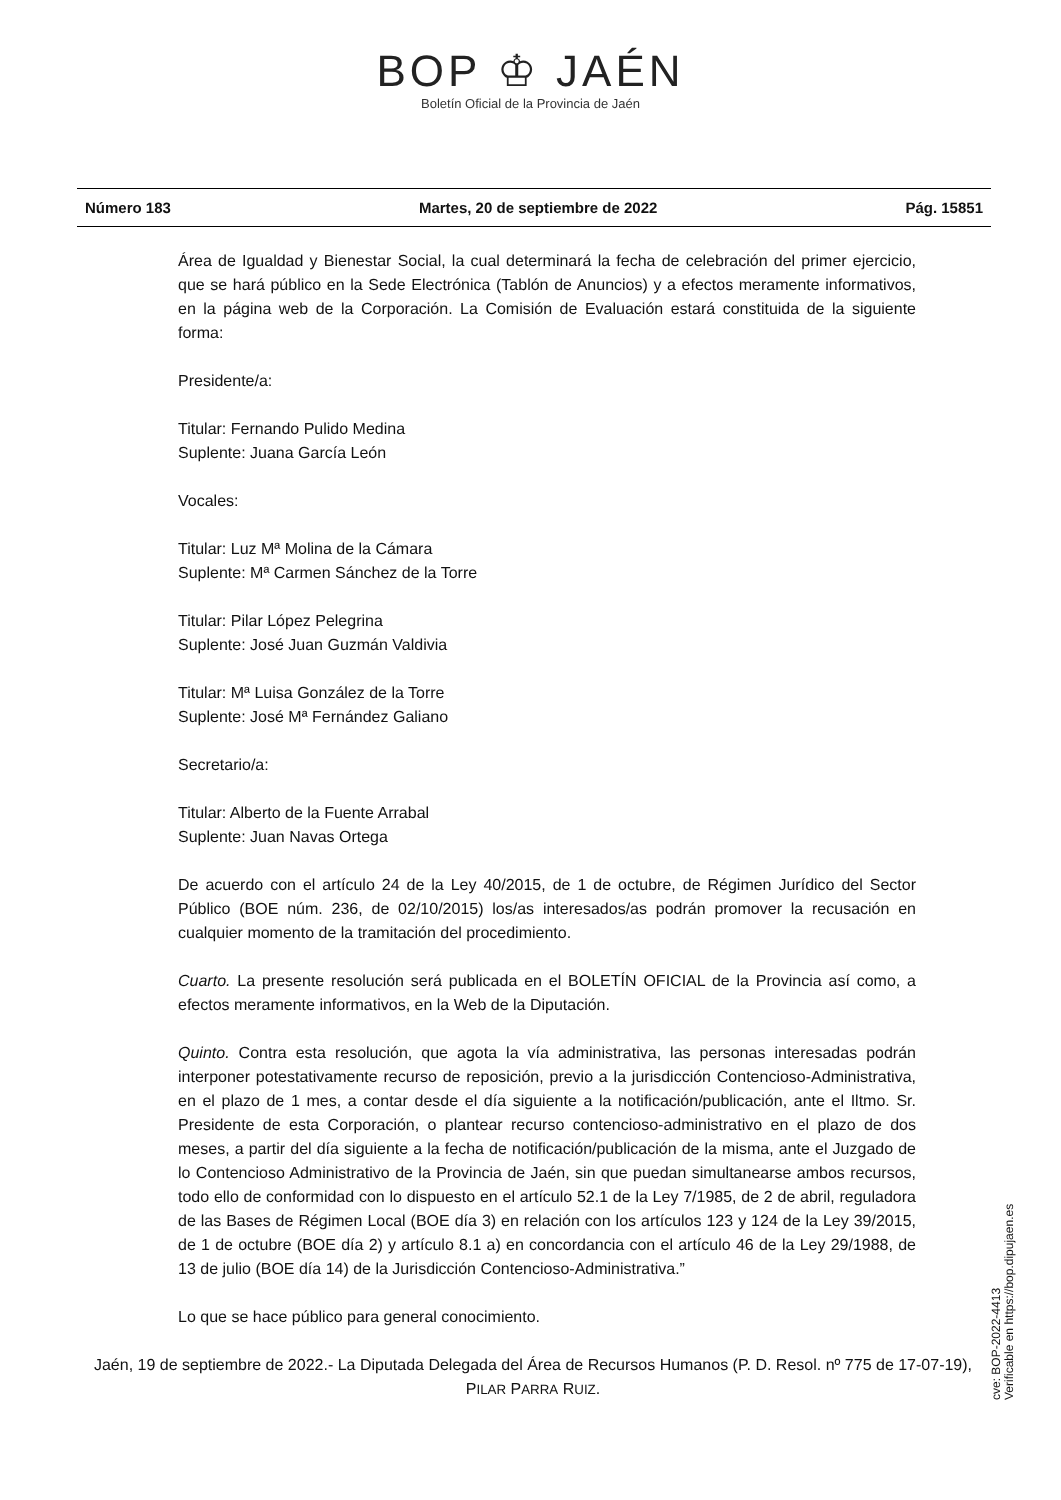BOP ♔ JAÉN
Boletín Oficial de la Provincia de Jaén
Número 183 Martes, 20 de septiembre de 2022 Pág. 15851
Área de Igualdad y Bienestar Social, la cual determinará la fecha de celebración del primer ejercicio, que se hará público en la Sede Electrónica (Tablón de Anuncios) y a efectos meramente informativos, en la página web de la Corporación. La Comisión de Evaluación estará constituida de la siguiente forma:
Presidente/a:
Titular: Fernando Pulido Medina
Suplente: Juana García León
Vocales:
Titular: Luz Mª Molina de la Cámara
Suplente: Mª Carmen Sánchez de la Torre
Titular: Pilar López Pelegrina
Suplente: José Juan Guzmán Valdivia
Titular: Mª Luisa González de la Torre
Suplente: José Mª Fernández Galiano
Secretario/a:
Titular: Alberto de la Fuente Arrabal
Suplente: Juan Navas Ortega
De acuerdo con el artículo 24 de la Ley 40/2015, de 1 de octubre, de Régimen Jurídico del Sector Público (BOE núm. 236, de 02/10/2015) los/as interesados/as podrán promover la recusación en cualquier momento de la tramitación del procedimiento.
Cuarto. La presente resolución será publicada en el BOLETÍN OFICIAL de la Provincia así como, a efectos meramente informativos, en la Web de la Diputación.
Quinto. Contra esta resolución, que agota la vía administrativa, las personas interesadas podrán interponer potestativamente recurso de reposición, previo a la jurisdicción Contencioso-Administrativa, en el plazo de 1 mes, a contar desde el día siguiente a la notificación/publicación, ante el Iltmo. Sr. Presidente de esta Corporación, o plantear recurso contencioso-administrativo en el plazo de dos meses, a partir del día siguiente a la fecha de notificación/publicación de la misma, ante el Juzgado de lo Contencioso Administrativo de la Provincia de Jaén, sin que puedan simultanearse ambos recursos, todo ello de conformidad con lo dispuesto en el artículo 52.1 de la Ley 7/1985, de 2 de abril, reguladora de las Bases de Régimen Local (BOE día 3) en relación con los artículos 123 y 124 de la Ley 39/2015, de 1 de octubre (BOE día 2) y artículo 8.1 a) en concordancia con el artículo 46 de la Ley 29/1988, de 13 de julio (BOE día 14) de la Jurisdicción Contencioso-Administrativa.”
Lo que se hace público para general conocimiento.
Jaén, 19 de septiembre de 2022.- La Diputada Delegada del Área de Recursos Humanos (P. D. Resol. nº 775 de 17-07-19), PILAR PARRA RUIZ.
cve: BOP-2022-4413
Verificable en https://bop.dipujaen.es